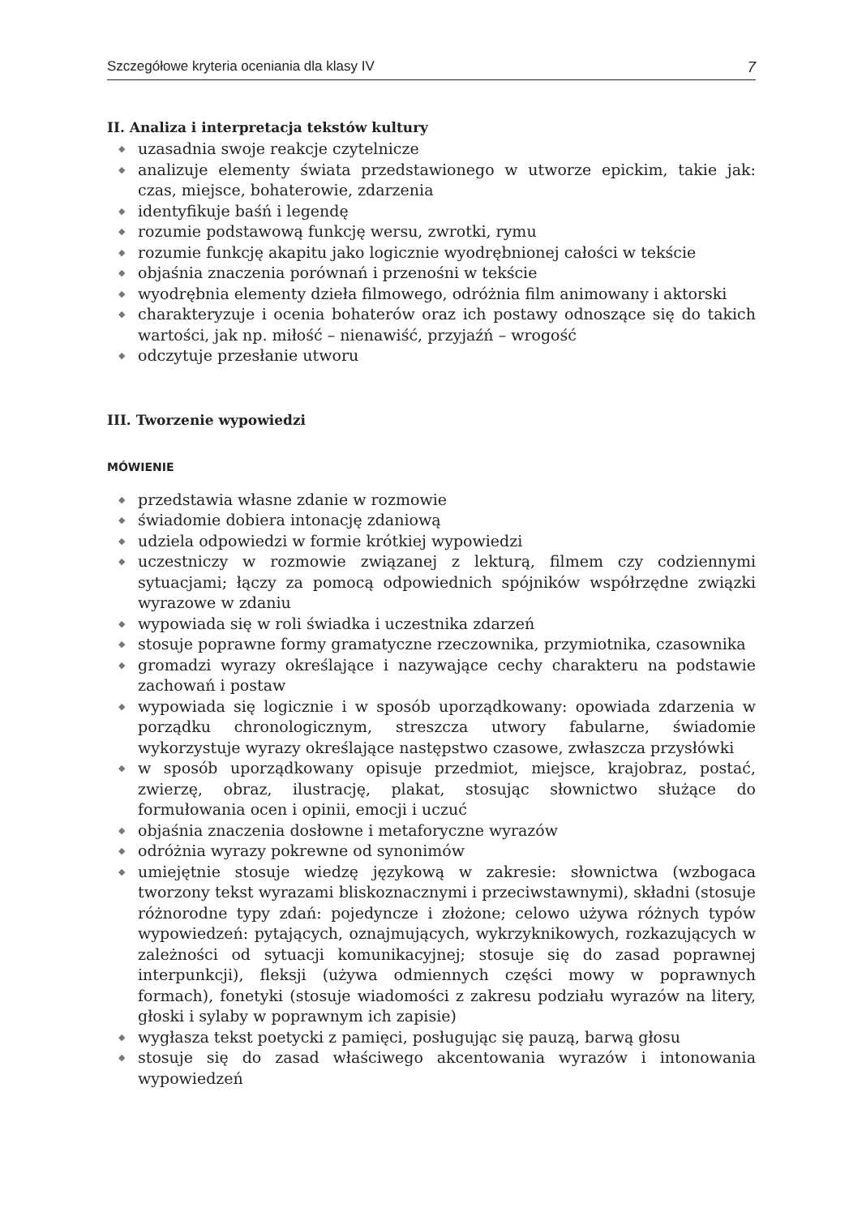Szczegółowe kryteria oceniania dla klasy IV 7
II. Analiza i interpretacja tekstów kultury
◆ uzasadnia swoje reakcje czytelnicze
◆ analizuje elementy świata przedstawionego w utworze epickim, takie jak: czas, miejsce, bohaterowie, zdarzenia
◆ identyfikuje baśń i legendę
◆ rozumie podstawową funkcję wersu, zwrotki, rymu
◆ rozumie funkcję akapitu jako logicznie wyodrębnionej całości w tekście
◆ objaśnia znaczenia porównań i przenośni w tekście
◆ wyodrębnia elementy dzieła filmowego, odróżnia film animowany i aktorski
◆ charakteryzuje i ocenia bohaterów oraz ich postawy odnoszące się do takich wartości, jak np. miłość – nienawiść, przyjaźń – wrogość
◆ odczytuje przesłanie utworu
III. Tworzenie wypowiedzi
MÓWIENIE
◆ przedstawia własne zdanie w rozmowie
◆ świadomie dobiera intonację zdaniową
◆ udziela odpowiedzi w formie krótkiej wypowiedzi
◆ uczestniczy w rozmowie związanej z lekturą, filmem czy codziennymi sytuacjami; łączy za pomocą odpowiednich spójników współrzędne związki wyrazowe w zdaniu
◆ wypowiada się w roli świadka i uczestnika zdarzeń
◆ stosuje poprawne formy gramatyczne rzeczownika, przymiotnika, czasownika
◆ gromadzi wyrazy określające i nazywające cechy charakteru na podstawie zachowań i postaw
◆ wypowiada się logicznie i w sposób uporządkowany: opowiada zdarzenia w porządku chronologicznym, streszcza utwory fabularne, świadomie wykorzystuje wyrazy określające następstwo czasowe, zwłaszcza przysłówki
◆ w sposób uporządkowany opisuje przedmiot, miejsce, krajobraz, postać, zwierzę, obraz, ilustrację, plakat, stosując słownictwo służące do formułowania ocen i opinii, emocji i uczuć
◆ objaśnia znaczenia dosłowne i metaforyczne wyrazów
◆ odróżnia wyrazy pokrewne od synonimów
◆ umiejętnie stosuje wiedzę językową w zakresie: słownictwa (wzbogaca tworzony tekst wyrazami bliskoznacznymi i przeciwstawnymi), składni (stosuje różnorodne typy zdań: pojedyncze i złożone; celowo używa różnych typów wypowiedzeń: pytających, oznajmujących, wykrzyknikowych, rozkazujących w zależności od sytuacji komunikacyjnej; stosuje się do zasad poprawnej interpunkcji), fleksji (używa odmiennych części mowy w poprawnych formach), fonetyki (stosuje wiadomości z zakresu podziału wyrazów na litery, głoski i sylaby w poprawnym ich zapisie)
◆ wygłasza tekst poetycki z pamięci, posługując się pauzą, barwą głosu
◆ stosuje się do zasad właściwego akcentowania wyrazów i intonowania wypowiedzeń